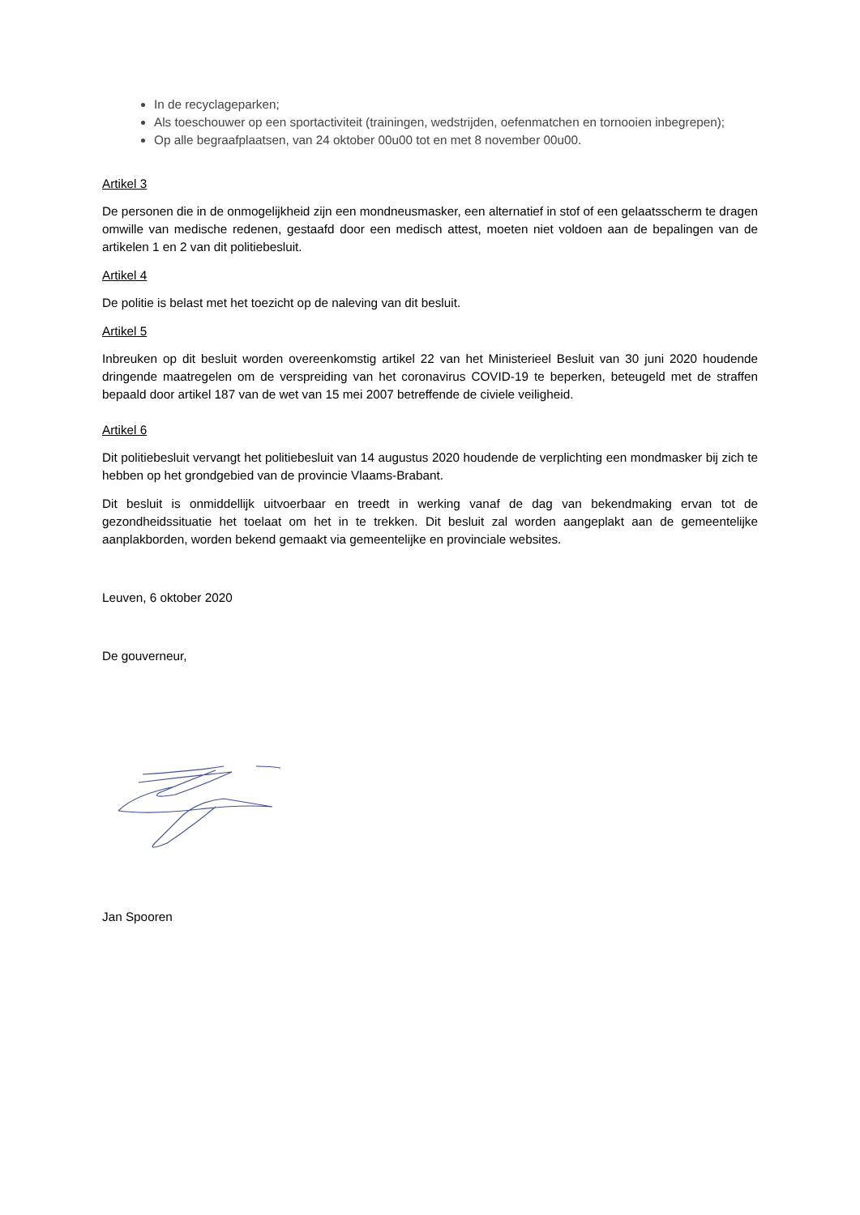In de recyclageparken;
Als toeschouwer op een sportactiviteit (trainingen, wedstrijden, oefenmatchen en tornooien inbegrepen);
Op alle begraafplaatsen, van 24 oktober 00u00 tot en met 8 november 00u00.
Artikel 3
De personen die in de onmogelijkheid zijn een mondneusmasker, een alternatief in stof of een gelaatsscherm te dragen omwille van medische redenen, gestaafd door een medisch attest, moeten niet voldoen aan de bepalingen van de artikelen 1 en 2 van dit politiebesluit.
Artikel 4
De politie is belast met het toezicht op de naleving van dit besluit.
Artikel 5
Inbreuken op dit besluit worden overeenkomstig artikel 22 van het Ministerieel Besluit van 30 juni 2020 houdende dringende maatregelen om de verspreiding van het coronavirus COVID-19 te beperken, beteugeld met de straffen bepaald door artikel 187 van de wet van 15 mei 2007 betreffende de civiele veiligheid.
Artikel 6
Dit politiebesluit vervangt het politiebesluit van 14 augustus 2020 houdende de verplichting een mondmasker bij zich te hebben op het grondgebied van de provincie Vlaams-Brabant.
Dit besluit is onmiddellijk uitvoerbaar en treedt in werking vanaf de dag van bekendmaking ervan tot de gezondheidssituatie het toelaat om het in te trekken. Dit besluit zal worden aangeplakt aan de gemeentelijke aanplakborden, worden bekend gemaakt via gemeentelijke en provinciale websites.
Leuven, 6 oktober 2020
De gouverneur,
Jan Spooren